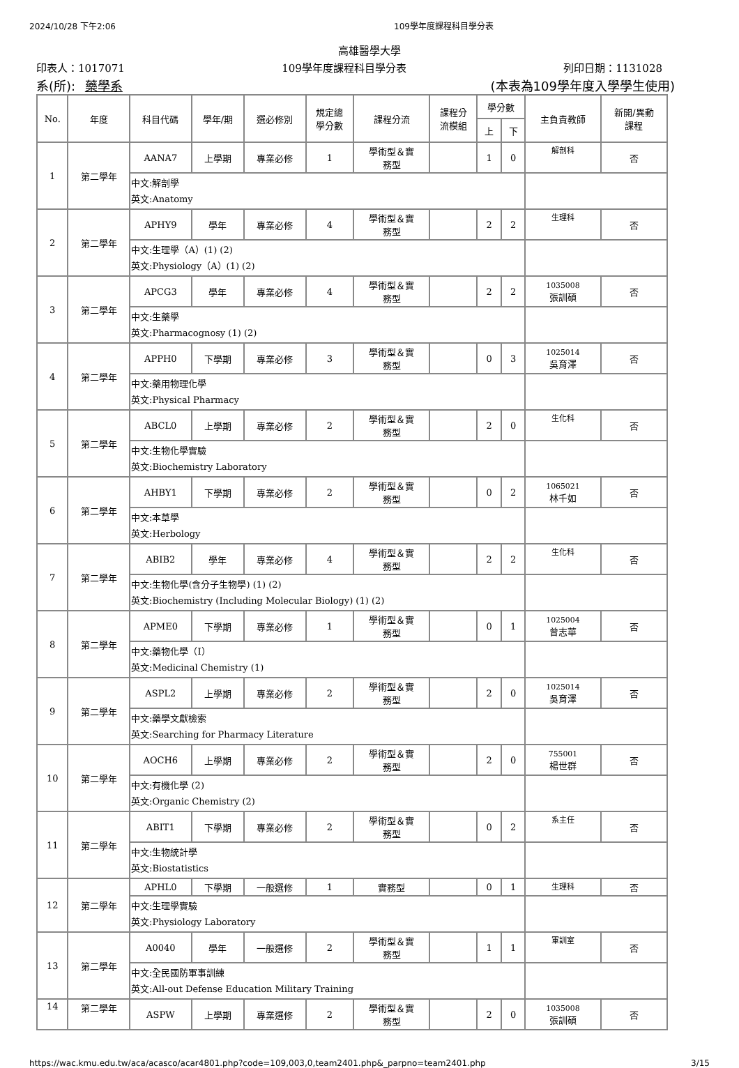2024/10/28 下午2:06 109學年度課程科目學分表
高雄醫學大學
印表人：1017071 109學年度課程科目學分表 列印日期：1131028
系(所): 藥學系 (本表為109學年度入學學生使用)
| No. | 年度 | 科目代碼 | 學年/期 | 選必修別 | 規定總 學分數 | 課程分流 | 課程分 流模組 | 學分數 | | 主負責教師 | 新開/異動 課程 |
| --- | --- | --- | --- | --- | --- | --- | --- | --- | --- | --- | --- |
| | | | | | | | | 上 | 下 | | |
| 1 | 第二學年 | AANA7 | 上學期 | 專業必修 | 1 | 學術型＆實 務型 | | 1 | 0 | 解剖科 | 否 |
| | | 中文:解剖學 英文:Anatomy | | | | | | | | | |
| 2 | 第二學年 | APHY9 | 學年 | 專業必修 | 4 | 學術型＆實 務型 | | 2 | 2 | 生理科 | 否 |
| | | 中文:生理學（A）(1) (2) 英文:Physiology（A）(1) (2) | | | | | | | | | |
| 3 | 第二學年 | APCG3 | 學年 | 專業必修 | 4 | 學術型＆實 務型 | | 2 | 2 | 1035008 張訓碩 | 否 |
| | | 中文:生藥學 英文:Pharmacognosy (1) (2) | | | | | | | | | |
| 4 | 第二學年 | APPH0 | 下學期 | 專業必修 | 3 | 學術型＆實 務型 | | 0 | 3 | 1025014 吳育澤 | 否 |
| | | 中文:藥用物理化學 英文:Physical Pharmacy | | | | | | | | | |
| 5 | 第二學年 | ABCL0 | 上學期 | 專業必修 | 2 | 學術型＆實 務型 | | 2 | 0 | 生化科 | 否 |
| | | 中文:生物化學實驗 英文:Biochemistry Laboratory | | | | | | | | | |
| 6 | 第二學年 | AHBY1 | 下學期 | 專業必修 | 2 | 學術型＆實 務型 | | 0 | 2 | 1065021 林千如 | 否 |
| | | 中文:本草學 英文:Herbology | | | | | | | | | |
| 7 | 第二學年 | ABIB2 | 學年 | 專業必修 | 4 | 學術型＆實 務型 | | 2 | 2 | 生化科 | 否 |
| | | 中文:生物化學(含分子生物學) (1) (2) 英文:Biochemistry (Including Molecular Biology) (1) (2) | | | | | | | | | |
| 8 | 第二學年 | APME0 | 下學期 | 專業必修 | 1 | 學術型＆實 務型 | | 0 | 1 | 1025004 曾志華 | 否 |
| | | 中文:藥物化學（I） 英文:Medicinal Chemistry (1) | | | | | | | | | |
| 9 | 第二學年 | ASPL2 | 上學期 | 專業必修 | 2 | 學術型＆實 務型 | | 2 | 0 | 1025014 吳育澤 | 否 |
| | | 中文:藥學文獻檢索 英文:Searching for Pharmacy Literature | | | | | | | | | |
| 10 | 第二學年 | AOCH6 | 上學期 | 專業必修 | 2 | 學術型＆實 務型 | | 2 | 0 | 755001 楊世群 | 否 |
| | | 中文:有機化學 (2) 英文:Organic Chemistry (2) | | | | | | | | | |
| 11 | 第二學年 | ABIT1 | 下學期 | 專業必修 | 2 | 學術型＆實 務型 | | 0 | 2 | 系主任 | 否 |
| | | 中文:生物統計學 英文:Biostatistics | | | | | | | | | |
| 12 | 第二學年 | APHL0 | 下學期 | 一般選修 | 1 | 實務型 | | 0 | 1 | 生理科 | 否 |
| | | 中文:生理學實驗 英文:Physiology Laboratory | | | | | | | | | |
| 13 | 第二學年 | A0040 | 學年 | 一般選修 | 2 | 學術型＆實 務型 | | 1 | 1 | 軍訓室 | 否 |
| | | 中文:全民國防軍事訓練 英文:All-out Defense Education Military Training | | | | | | | | | |
| 14 | 第二學年 | ASPW | 上學期 | 專業選修 | 2 | 學術型＆實 務型 | | 2 | 0 | 1035008 張訓碩 | 否 |
https://wac.kmu.edu.tw/aca/acasco/acar4801.php?code=109,003,0,team2401.php&_parpno=team2401.php 3/15